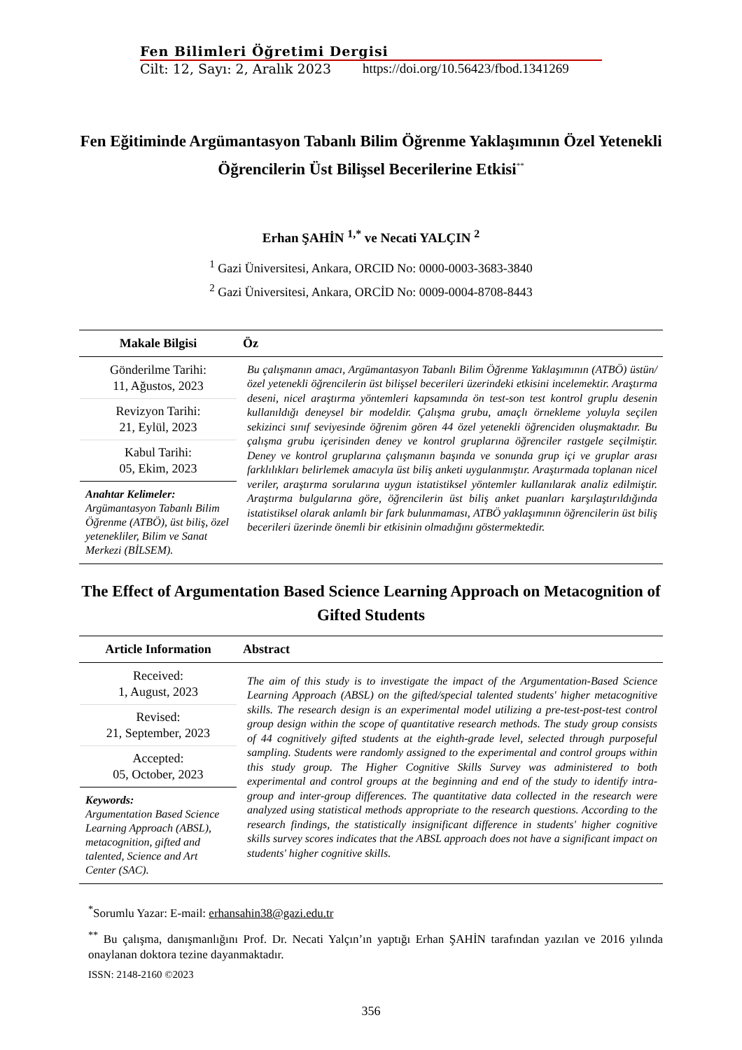Fen Bilimleri Öğretimi Dergisi
Cilt: 12, Sayı: 2, Aralık 2023 https://doi.org/10.56423/fbod.1341269
Fen Eğitiminde Argümantasyon Tabanlı Bilim Öğrenme Yaklaşımının Özel Yetenekli Öğrencilerin Üst Bilişsel Becerilerine Etkisi<sup>**</sup>
Erhan ŞAHİN <sup>1,*</sup> ve Necati YALÇIN <sup>2</sup>
<sup>1</sup> Gazi Üniversitesi, Ankara, ORCID No: 0000-0003-3683-3840
<sup>2</sup> Gazi Üniversitesi, Ankara, ORCİD No: 0009-0004-8708-8443
| Makale Bilgisi | Öz |
| --- | --- |
| Gönderilme Tarihi: 11, Ağustos, 2023 Revizyon Tarihi: 21, Eylül, 2023 Kabul Tarihi: 05, Ekim, 2023 Anahtar Kelimeler: Argümantasyon Tabanlı Bilim Öğrenme (ATBÖ), üst biliş, özel yetenekliler, Bilim ve Sanat Merkezi (BİLSEM). | Bu çalışmanın amacı, Argümantasyon Tabanlı Bilim Öğrenme Yaklaşımının (ATBÖ) üstün/özel yetenekli öğrencilerin üst bilişsel becerileri üzerindeki etkisini incelemektir. Araştırma deseni, nicel araştırma yöntemleri kapsamında ön test-son test kontrol gruplu desenin kullanıldığı deneysel bir modeldir. Çalışma grubu, amaçlı örnekleme yoluyla seçilen sekizinci sınıf seviyesinde öğrenim gören 44 özel yetenekli öğrenciden oluşmaktadır. Bu çalışma grubu içerisinden deney ve kontrol gruplarına öğrenciler rastgele seçilmiştir. Deney ve kontrol gruplarına çalışmanın başında ve sonunda grup içi ve gruplar arası farklılıkları belirlemek amacıyla üst biliş anketi uygulanmıştır. Araştırmada toplanan nicel veriler, araştırma sorularına uygun istatistiksel yöntemler kullanılarak analiz edilmiştir. Araştırma bulgularına göre, öğrencilerin üst biliş anket puanları karşılaştırıldığında istatistiksel olarak anlamlı bir fark bulunmaması, ATBÖ yaklaşımının öğrencilerin üst biliş becerileri üzerinde önemli bir etkisinin olmadığını göstermektedir. |
The Effect of Argumentation Based Science Learning Approach on Metacognition of Gifted Students
| Article Information | Abstract |
| --- | --- |
| Received: 1, August, 2023 Revised: 21, September, 2023 Accepted: 05, October, 2023 Keywords: Argumentation Based Science Learning Approach (ABSL), metacognition, gifted and talented, Science and Art Center (SAC). | The aim of this study is to investigate the impact of the Argumentation-Based Science Learning Approach (ABSL) on the gifted/special talented students' higher metacognitive skills. The research design is an experimental model utilizing a pre-test-post-test control group design within the scope of quantitative research methods. The study group consists of 44 cognitively gifted students at the eighth-grade level, selected through purposeful sampling. Students were randomly assigned to the experimental and control groups within this study group. The Higher Cognitive Skills Survey was administered to both experimental and control groups at the beginning and end of the study to identify intra-group and inter-group differences. The quantitative data collected in the research were analyzed using statistical methods appropriate to the research questions. According to the research findings, the statistically insignificant difference in students' higher cognitive skills survey scores indicates that the ABSL approach does not have a significant impact on students' higher cognitive skills. |
<sup>*</sup> Sorumlu Yazar: E-mail: erhansahin38@gazi.edu.tr
<sup>**</sup> Bu çalışma, danışmanlığını Prof. Dr. Necati Yalçın’ın yaptığı Erhan ŞAHİN tarafından yazılan ve 2016 yılında onaylanan doktora tezine dayanmaktadır.
ISSN: 2148-2160 ©2023
356